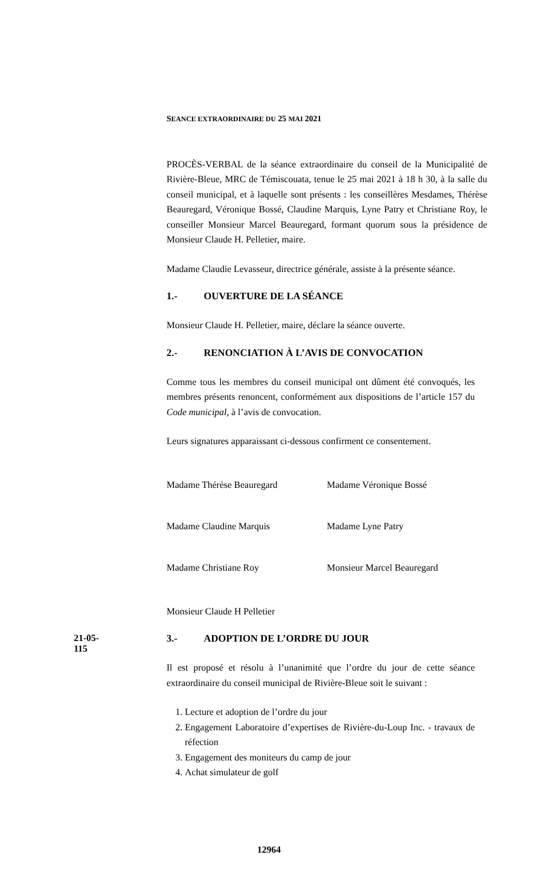SEANCE EXTRAORDINAIRE DU 25 MAI 2021
PROCÈS-VERBAL de la séance extraordinaire du conseil de la Municipalité de Rivière-Bleue, MRC de Témiscouata, tenue le 25 mai 2021 à 18 h 30, à la salle du conseil municipal, et à laquelle sont présents : les conseillères Mesdames, Thérèse Beauregard, Véronique Bossé, Claudine Marquis, Lyne Patry et Christiane Roy, le conseiller Monsieur Marcel Beauregard, formant quorum sous la présidence de Monsieur Claude H. Pelletier, maire.
Madame Claudie Levasseur, directrice générale, assiste à la présente séance.
1.- OUVERTURE DE LA SÉANCE
Monsieur Claude H. Pelletier, maire, déclare la séance ouverte.
2.- RENONCIATION À L’AVIS DE CONVOCATION
Comme tous les membres du conseil municipal ont dûment été convoqués, les membres présents renoncent, conformément aux dispositions de l’article 157 du Code municipal, à l’avis de convocation.
Leurs signatures apparaissant ci-dessous confirment ce consentement.
Madame Thérèse Beauregard Madame Véronique Bossé
Madame Claudine Marquis Madame Lyne Patry
Madame Christiane Roy Monsieur Marcel Beauregard
Monsieur Claude H Pelletier
21-05-115 3.- ADOPTION DE L’ORDRE DU JOUR
Il est proposé et résolu à l’unanimité que l’ordre du jour de cette séance extraordinaire du conseil municipal de Rivière-Bleue soit le suivant :
1. Lecture et adoption de l’ordre du jour
2. Engagement Laboratoire d’expertises de Rivière-du-Loup Inc. - travaux de réfection
3. Engagement des moniteurs du camp de jour
4. Achat simulateur de golf
12964